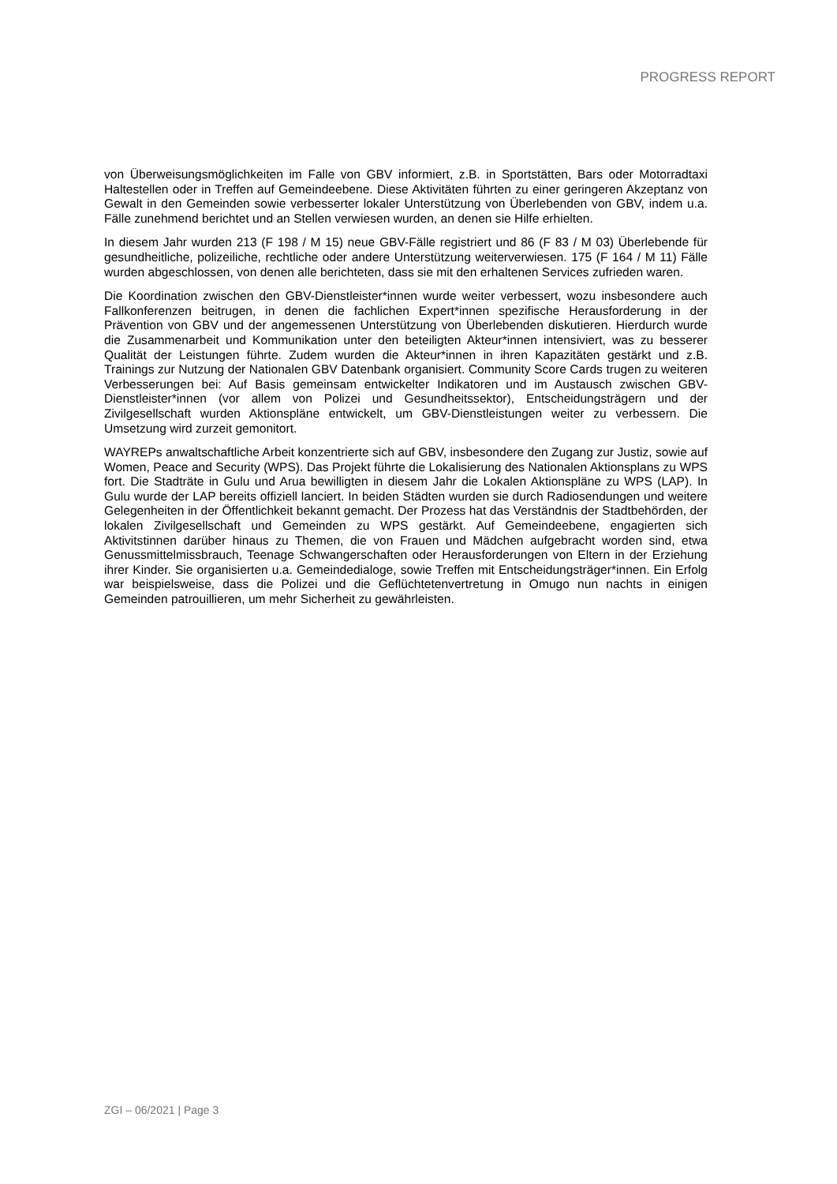PROGRESS REPORT
von Überweisungsmöglichkeiten im Falle von GBV informiert, z.B. in Sportstätten, Bars oder Motorradtaxi Haltestellen oder in Treffen auf Gemeindeebene. Diese Aktivitäten führten zu einer geringeren Akzeptanz von Gewalt in den Gemeinden sowie verbesserter lokaler Unterstützung von Überlebenden von GBV, indem u.a. Fälle zunehmend berichtet und an Stellen verwiesen wurden, an denen sie Hilfe erhielten.
In diesem Jahr wurden 213 (F 198 / M 15) neue GBV-Fälle registriert und 86 (F 83 / M 03) Überlebende für gesundheitliche, polizeiliche, rechtliche oder andere Unterstützung weiterverwiesen. 175 (F 164 / M 11) Fälle wurden abgeschlossen, von denen alle berichteten, dass sie mit den erhaltenen Services zufrieden waren.
Die Koordination zwischen den GBV-Dienstleister*innen wurde weiter verbessert, wozu insbesondere auch Fallkonferenzen beitrugen, in denen die fachlichen Expert*innen spezifische Herausforderung in der Prävention von GBV und der angemessenen Unterstützung von Überlebenden diskutieren. Hierdurch wurde die Zusammenarbeit und Kommunikation unter den beteiligten Akteur*innen intensiviert, was zu besserer Qualität der Leistungen führte. Zudem wurden die Akteur*innen in ihren Kapazitäten gestärkt und z.B. Trainings zur Nutzung der Nationalen GBV Datenbank organisiert. Community Score Cards trugen zu weiteren Verbesserungen bei: Auf Basis gemeinsam entwickelter Indikatoren und im Austausch zwischen GBV-Dienstleister*innen (vor allem von Polizei und Gesundheitssektor), Entscheidungsträgern und der Zivilgesellschaft wurden Aktionspläne entwickelt, um GBV-Dienstleistungen weiter zu verbessern. Die Umsetzung wird zurzeit gemonitort.
WAYREPs anwaltschaftliche Arbeit konzentrierte sich auf GBV, insbesondere den Zugang zur Justiz, sowie auf Women, Peace and Security (WPS). Das Projekt führte die Lokalisierung des Nationalen Aktionsplans zu WPS fort. Die Stadträte in Gulu und Arua bewilligten in diesem Jahr die Lokalen Aktionspläne zu WPS (LAP). In Gulu wurde der LAP bereits offiziell lanciert. In beiden Städten wurden sie durch Radiosendungen und weitere Gelegenheiten in der Öffentlichkeit bekannt gemacht. Der Prozess hat das Verständnis der Stadtbehörden, der lokalen Zivilgesellschaft und Gemeinden zu WPS gestärkt. Auf Gemeindeebene, engagierten sich Aktivitstinnen darüber hinaus zu Themen, die von Frauen und Mädchen aufgebracht worden sind, etwa Genussmittelmissbrauch, Teenage Schwangerschaften oder Herausforderungen von Eltern in der Erziehung ihrer Kinder. Sie organisierten u.a. Gemeindedialoge, sowie Treffen mit Entscheidungsträger*innen. Ein Erfolg war beispielsweise, dass die Polizei und die Geflüchtetenvertretung in Omugo nun nachts in einigen Gemeinden patrouillieren, um mehr Sicherheit zu gewährleisten.
ZGI – 06/2021 | Page 3